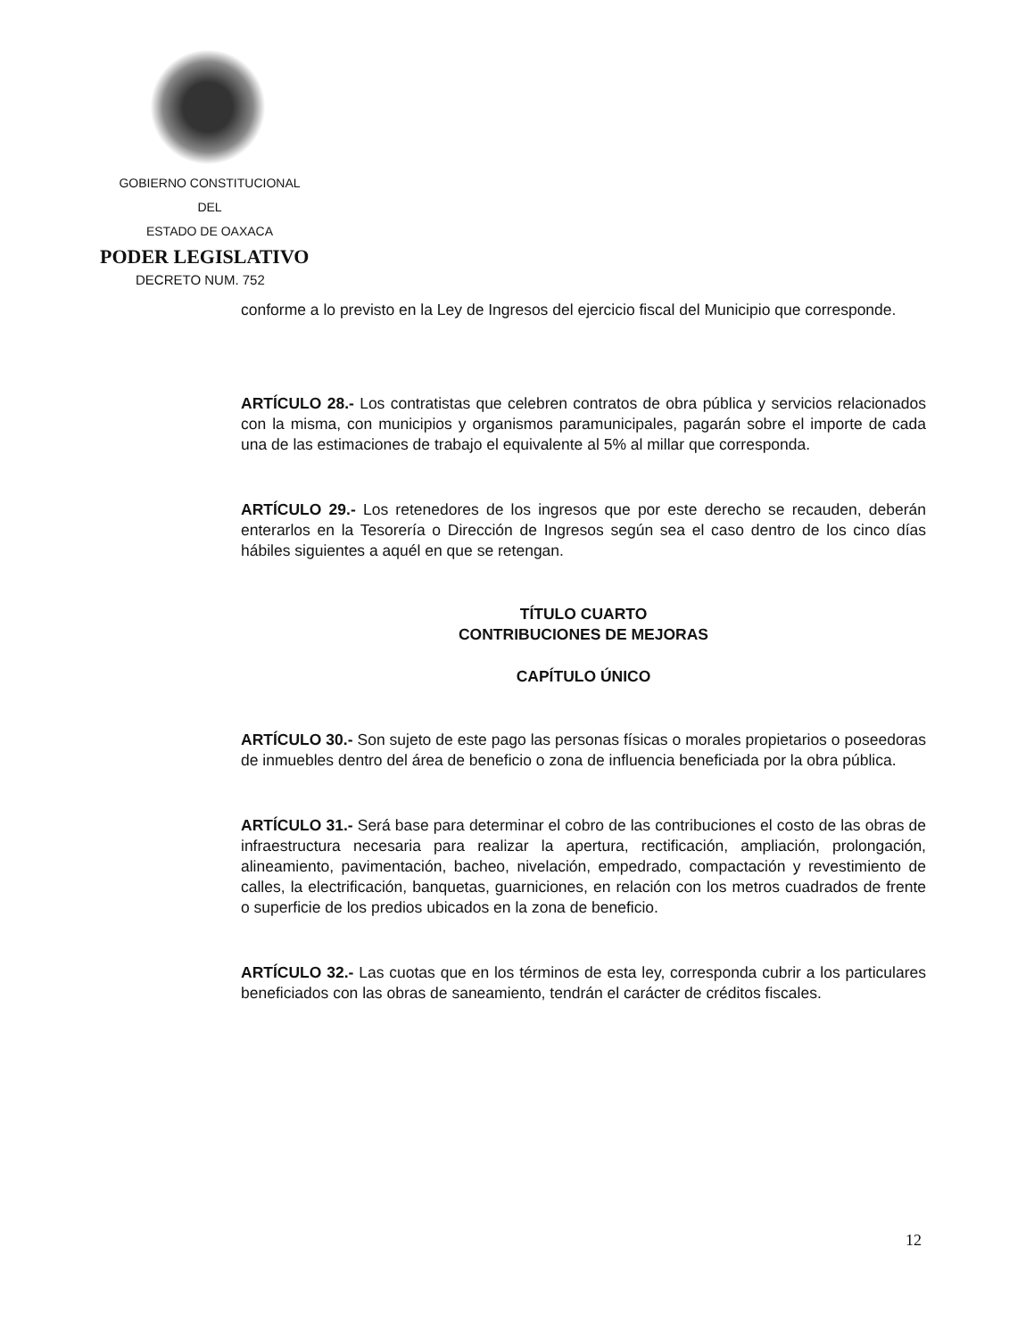GOBIERNO CONSTITUCIONAL
DEL
ESTADO DE OAXACA
PODER LEGISLATIVO
DECRETO NUM. 752
conforme a lo previsto en la Ley de Ingresos del ejercicio fiscal del Municipio que corresponde.
ARTÍCULO 28.- Los contratistas que celebren contratos de obra pública y servicios relacionados con la misma, con municipios y organismos paramunicipales, pagarán sobre el importe de cada una de las estimaciones de trabajo el equivalente al 5% al millar que corresponda.
ARTÍCULO 29.- Los retenedores de los ingresos que por este derecho se recauden, deberán enterarlos en la Tesorería o Dirección de Ingresos según sea el caso dentro de los cinco días hábiles siguientes a aquél en que se retengan.
TÍTULO CUARTO
CONTRIBUCIONES DE MEJORAS
CAPÍTULO ÚNICO
ARTÍCULO 30.- Son sujeto de este pago las personas físicas o morales propietarios o poseedoras de inmuebles dentro del área de beneficio o zona de influencia beneficiada por la obra pública.
ARTÍCULO 31.- Será base para determinar el cobro de las contribuciones el costo de las obras de infraestructura necesaria para realizar la apertura, rectificación, ampliación, prolongación, alineamiento, pavimentación, bacheo, nivelación, empedrado, compactación y revestimiento de calles, la electrificación, banquetas, guarniciones, en relación con los metros cuadrados de frente o superficie de los predios ubicados en la zona de beneficio.
ARTÍCULO 32.- Las cuotas que en los términos de esta ley, corresponda cubrir a los particulares beneficiados con las obras de saneamiento, tendrán el carácter de créditos fiscales.
12